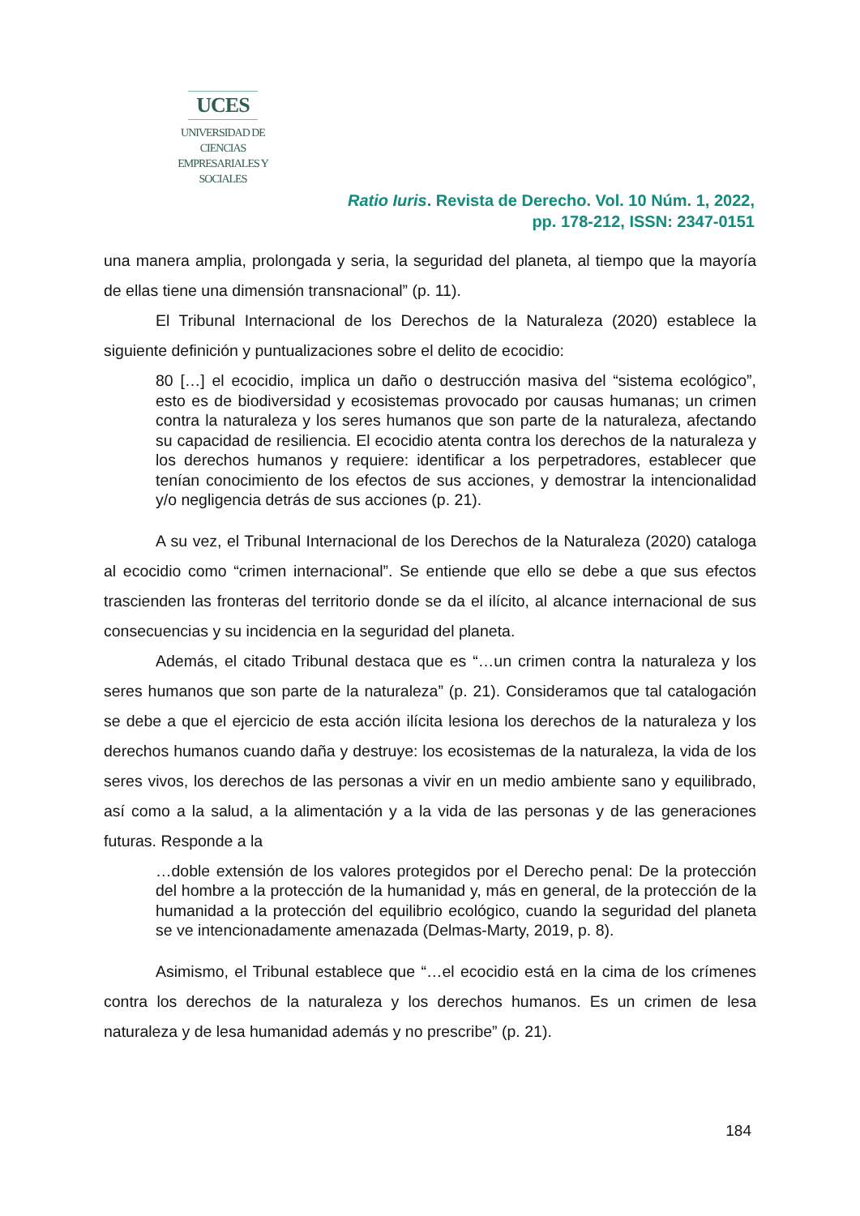UCES
UNIVERSIDAD DE CIENCIAS
EMPRESARIALES Y SOCIALES
Ratio Iuris. Revista de Derecho. Vol. 10 Núm. 1, 2022,
pp. 178-212, ISSN: 2347-0151
una manera amplia, prolongada y seria, la seguridad del planeta, al tiempo que la mayoría de ellas tiene una dimensión transnacional” (p. 11).
El Tribunal Internacional de los Derechos de la Naturaleza (2020) establece la siguiente definición y puntualizaciones sobre el delito de ecocidio:
80 […] el ecocidio, implica un daño o destrucción masiva del “sistema ecológico”, esto es de biodiversidad y ecosistemas provocado por causas humanas; un crimen contra la naturaleza y los seres humanos que son parte de la naturaleza, afectando su capacidad de resiliencia. El ecocidio atenta contra los derechos de la naturaleza y los derechos humanos y requiere: identificar a los perpetradores, establecer que tenían conocimiento de los efectos de sus acciones, y demostrar la intencionalidad y/o negligencia detrás de sus acciones (p. 21).
A su vez, el Tribunal Internacional de los Derechos de la Naturaleza (2020) cataloga al ecocidio como “crimen internacional”. Se entiende que ello se debe a que sus efectos trascienden las fronteras del territorio donde se da el ilícito, al alcance internacional de sus consecuencias y su incidencia en la seguridad del planeta.
Además, el citado Tribunal destaca que es “…un crimen contra la naturaleza y los seres humanos que son parte de la naturaleza” (p. 21). Consideramos que tal catalogación se debe a que el ejercicio de esta acción ilícita lesiona los derechos de la naturaleza y los derechos humanos cuando daña y destruye: los ecosistemas de la naturaleza, la vida de los seres vivos, los derechos de las personas a vivir en un medio ambiente sano y equilibrado, así como a la salud, a la alimentación y a la vida de las personas y de las generaciones futuras. Responde a la
…doble extensión de los valores protegidos por el Derecho penal: De la protección del hombre a la protección de la humanidad y, más en general, de la protección de la humanidad a la protección del equilibrio ecológico, cuando la seguridad del planeta se ve intencionadamente amenazada (Delmas-Marty, 2019, p. 8).
Asimismo, el Tribunal establece que “…el ecocidio está en la cima de los crímenes contra los derechos de la naturaleza y los derechos humanos. Es un crimen de lesa naturaleza y de lesa humanidad además y no prescribe” (p. 21).
184